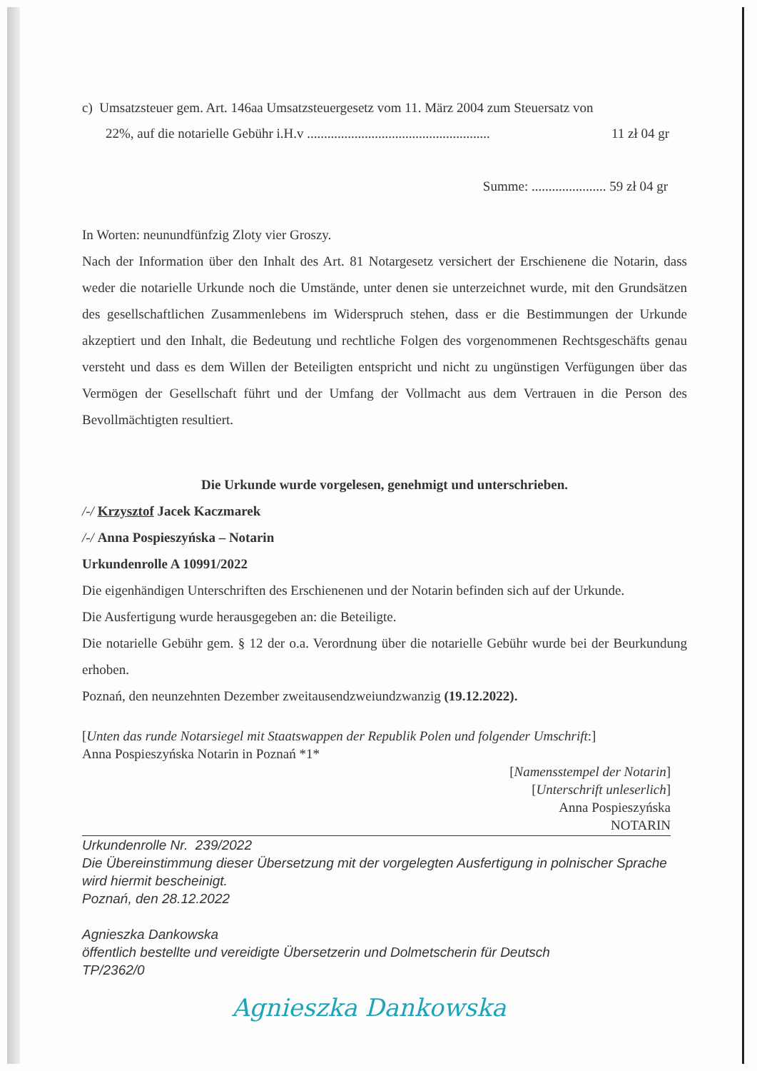c) Umsatzsteuer gem. Art. 146aa Umsatzsteuergesetz vom 11. März 2004 zum Steuersatz von
22%, auf die notarielle Gebühr i.H.v ...................................................... 11 zł 04 gr
Summe: ...................... 59 zł 04 gr
In Worten: neunundfünfzig Zloty vier Groszy.
Nach der Information über den Inhalt des Art. 81 Notargesetz versichert der Erschienene die Notarin, dass weder die notarielle Urkunde noch die Umstände, unter denen sie unterzeichnet wurde, mit den Grundsätzen des gesellschaftlichen Zusammenlebens im Widerspruch stehen, dass er die Bestimmungen der Urkunde akzeptiert und den Inhalt, die Bedeutung und rechtliche Folgen des vorgenommenen Rechtsgeschäfts genau versteht und dass es dem Willen der Beteiligten entspricht und nicht zu ungünstigen Verfügungen über das Vermögen der Gesellschaft führt und der Umfang der Vollmacht aus dem Vertrauen in die Person des Bevollmächtigten resultiert.
Die Urkunde wurde vorgelesen, genehmigt und unterschrieben.
/-/ Krzysztof Jacek Kaczmarek
/-/ Anna Pospieszyńska – Notarin
Urkundenrolle A 10991/2022
Die eigenhändigen Unterschriften des Erschienenen und der Notarin befinden sich auf der Urkunde.
Die Ausfertigung wurde herausgegeben an: die Beteiligte.
Die notarielle Gebühr gem. § 12 der o.a. Verordnung über die notarielle Gebühr wurde bei der Beurkundung erhoben.
Poznań, den neunzehnten Dezember zweitausendzweiundzwanzig (19.12.2022).
[Unten das runde Notarsiegel mit Staatswappen der Republik Polen und folgender Umschrift:]
Anna Pospieszyńska Notarin in Poznań *1*
[Namensstempel der Notarin]
[Unterschrift unleserlich]
Anna Pospieszyńska
NOTARIN
Urkundenrolle Nr. 239/2022
Die Übereinstimmung dieser Übersetzung mit der vorgelegten Ausfertigung in polnischer Sprache wird hiermit bescheinigt.
Poznań, den 28.12.2022
Agnieszka Dankowska
öffentlich bestellte und vereidigte Übersetzerin und Dolmetscherin für Deutsch
TP/2362/0
Agnieszka Dankowska